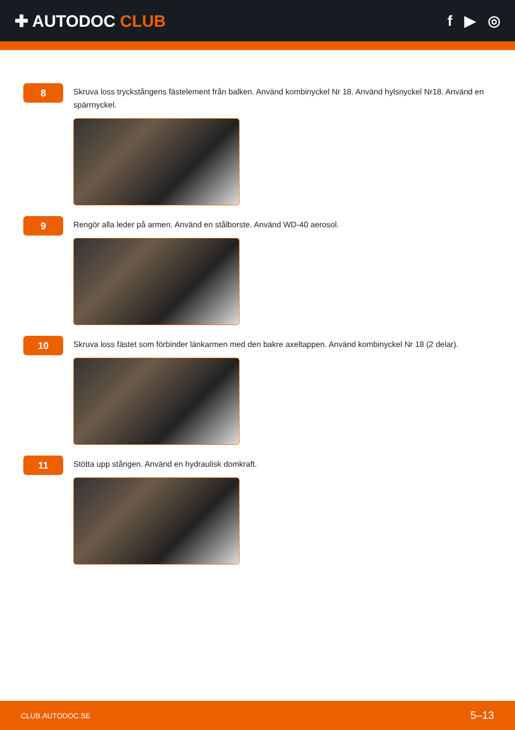✚ AUTODOC CLUB f ▶ ◎
8
Skruva loss tryckstångens fästelement från balken. Använd kombinyckel Nr 18. Använd hylsnyckel Nr18. Använd en spärrnyckel.
9
Rengör alla leder på armen. Använd en stålborste. Använd WD-40 aerosol.
10
Skruva loss fästet som förbinder länkarmen med den bakre axeltappen. Använd kombinyckel Nr 18 (2 delar).
11
Stötta upp stången. Använd en hydraulisk domkraft.
CLUB.AUTODOC.SE 5–13